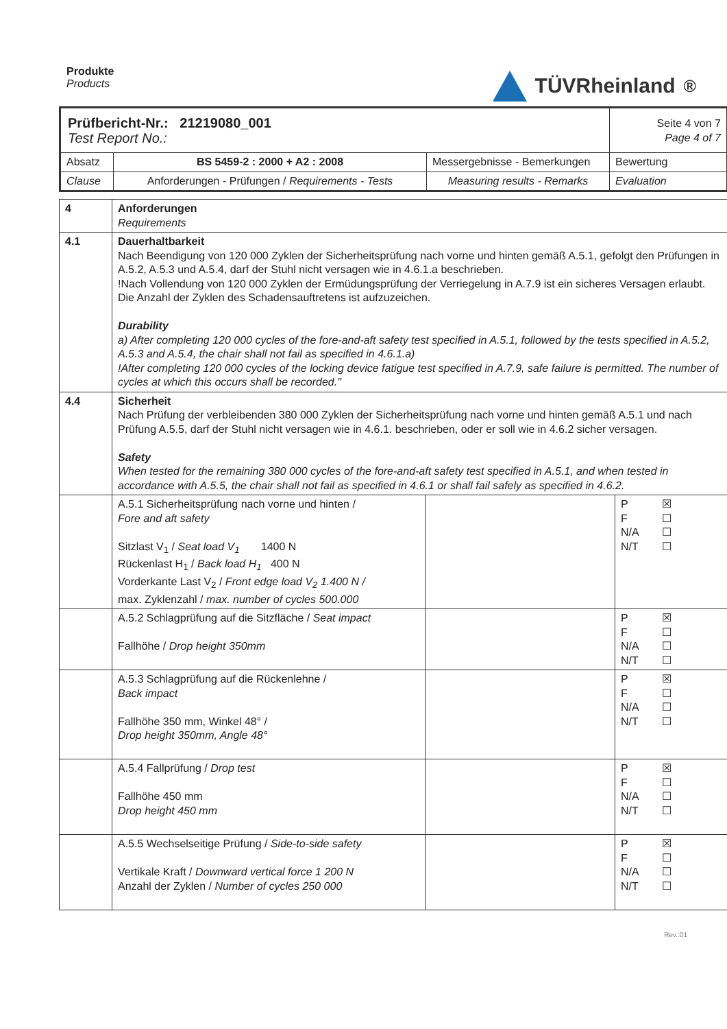Produkte
Products
TÜVRheinland<sup>®</sup>
| Prüfbericht-Nr.: 21219080_001 Test Report No.: | | | Seite 4 von 7 Page 4 of 7 |
| Absatz | BS 5459-2 : 2000 + A2 : 2008 | Messergebnisse - Bemerkungen | Bewertung |
| Clause | Anforderungen - Prüfungen / Requirements - Tests | Measuring results - Remarks | Evaluation |
| 4 | Anforderungen Requirements | | |
| 4.1 | Dauerhaltbarkeit Nach Beendigung von 120 000 Zyklen der Sicherheitsprüfung nach vorne und hinten gemäß A.5.1, gefolgt den Prüfungen in A.5.2, A.5.3 und A.5.4, darf der Stuhl nicht versagen wie in 4.6.1.a beschrieben. !Nach Vollendung von 120 000 Zyklen der Ermüdungsprüfung der Verriegelung in A.7.9 ist ein sicheres Versagen erlaubt. Die Anzahl der Zyklen des Schadensauftretens ist aufzuzeichen. Durability a) After completing 120 000 cycles of the fore-and-aft safety test specified in A.5.1, followed by the tests specified in A.5.2, A.5.3 and A.5.4, the chair shall not fail as specified in 4.6.1.a) !After completing 120 000 cycles of the locking device fatigue test specified in A.7.9, safe failure is permitted. The number of cycles at which this occurs shall be recorded." | | |
| 4.4 | Sicherheit Nach Prüfung der verbleibenden 380 000 Zyklen der Sicherheitsprüfung nach vorne und hinten gemäß A.5.1 und nach Prüfung A.5.5, darf der Stuhl nicht versagen wie in 4.6.1. beschrieben, oder er soll wie in 4.6.2 sicher versagen. Safety When tested for the remaining 380 000 cycles of the fore-and-aft safety test specified in A.5.1, and when tested in accordance with A.5.5, the chair shall not fail as specified in 4.6.1 or shall fail safely as specified in 4.6.2. | | |
| | A.5.1 Sicherheitsprüfung nach vorne und hinten / Fore and aft safety Sitzlast V<sub>1</sub> / Seat load V<sub>1</sub> 1400 N Rückenlast H<sub>1</sub> / Back load H<sub>1</sub> 400 N Vorderkante Last V<sub>2</sub> / Front edge load V<sub>2</sub> 1.400 N / max. Zyklenzahl / max. number of cycles 500.000 | | P ☒ F ☐ N/A ☐ N/T ☐ |
| | A.5.2 Schlagprüfung auf die Sitzfläche / Seat impact Fallhöhe / Drop height 350mm | | P ☒ F ☐ N/A ☐ N/T ☐ |
| | A.5.3 Schlagprüfung auf die Rückenlehne / Back impact Fallhöhe 350 mm, Winkel 48° / Drop height 350mm, Angle 48° | | P ☒ F ☐ N/A ☐ N/T ☐ |
| | A.5.4 Fallprüfung / Drop test Fallhöhe 450 mm Drop height 450 mm | | P ☒ F ☐ N/A ☐ N/T ☐ |
| | A.5.5 Wechselseitige Prüfung / Side-to-side safety Vertikale Kraft / Downward vertical force 1 200 N Anzahl der Zyklen / Number of cycles 250 000 | | P ☒ F ☐ N/A ☐ N/T ☐ |
Rev.:01